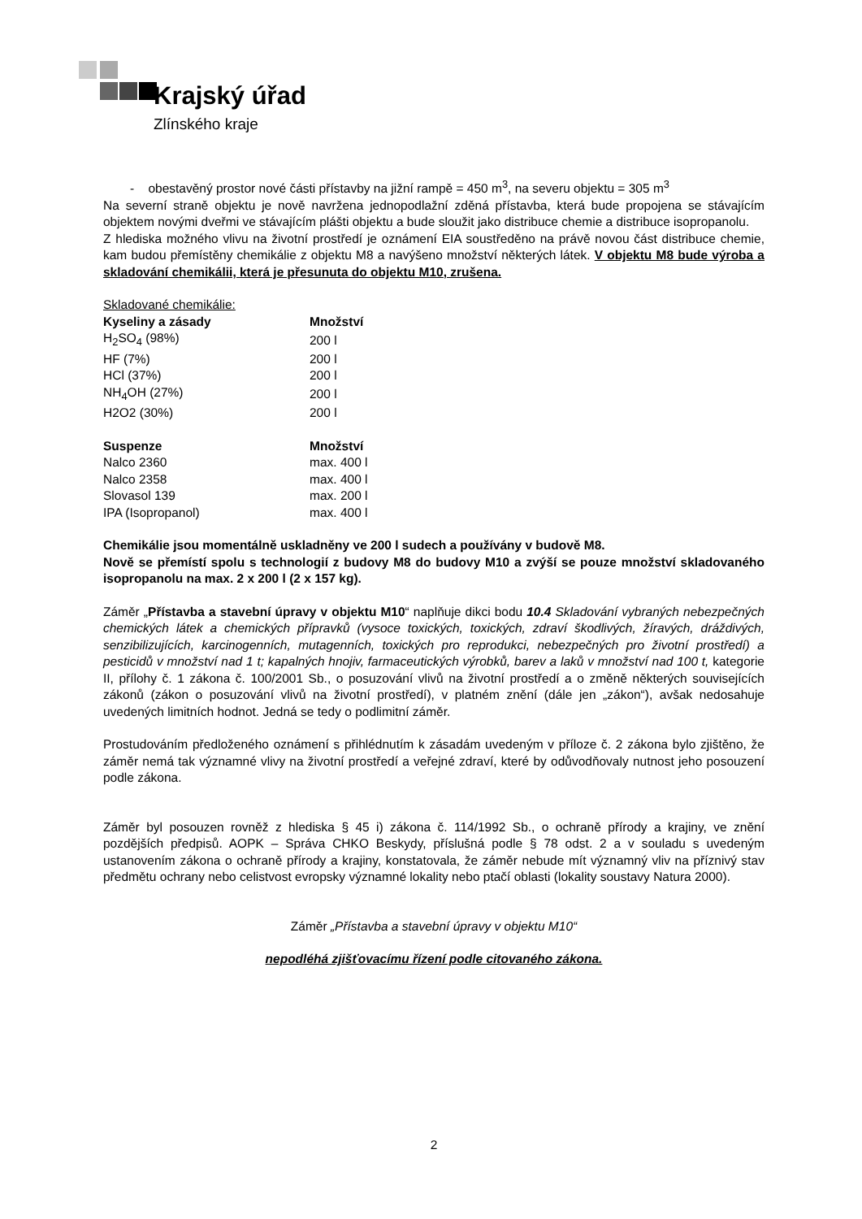Krajský úřad
Zlínského kraje
- obestavěný prostor nové části přístavby na jižní rampě = 450 m<sup>3</sup>, na severu objektu = 305 m<sup>3</sup>
Na severní straně objektu je nově navržena jednopodlažní zděná přístavba, která bude propojena se stávajícím objektem novými dveřmi ve stávajícím plášti objektu a bude sloužit jako distribuce chemie a distribuce isopropanolu.
Z hlediska možného vlivu na životní prostředí je oznámení EIA soustředěno na právě novou část distribuce chemie, kam budou přemístěny chemikálie z objektu M8 a navýšeno množství některých látek. V objektu M8 bude výroba a skladování chemikálii, která je přesunuta do objektu M10, zrušena.
Skladované chemikálie:
| Kyseliny a zásady | Množství |
| --- | --- |
| H<sub>2</sub>SO<sub>4</sub> (98%) | 200 l |
| HF (7%) | 200 l |
| HCl (37%) | 200 l |
| NH<sub>4</sub>OH (27%) | 200 l |
| H2O2 (30%) | 200 l |
| Suspenze | Množství |
| --- | --- |
| Nalco 2360 | max. 400 l |
| Nalco 2358 | max. 400 l |
| Slovasol 139 | max. 200 l |
| IPA (Isopropanol) | max. 400 l |
Chemikálie jsou momentálně uskladněny ve 200 l sudech a používány v budově M8.
Nově se přemístí spolu s technologií z budovy M8 do budovy M10 a zvýší se pouze množství skladovaného isopropanolu na max. 2 x 200 l (2 x 157 kg).
Záměr „Přístavba a stavební úpravy v objektu M10“ naplňuje dikci bodu 10.4 Skladování vybraných nebezpečných chemických látek a chemických přípravků (vysoce toxických, toxických, zdraví škodlivých, žíravých, dráždivých, senzibilizujících, karcinogenních, mutagenních, toxických pro reprodukci, nebezpečných pro životní prostředí) a pesticidů v množství nad 1 t; kapalných hnojiv, farmaceutických výrobků, barev a laků v množství nad 100 t, kategorie II, přílohy č. 1 zákona č. 100/2001 Sb., o posuzování vlivů na životní prostředí a o změně některých souvisejících zákonů (zákon o posuzování vlivů na životní prostředí), v platném znění (dále jen „zákon“), avšak nedosahuje uvedených limitních hodnot. Jedná se tedy o podlimitní záměr.
Prostudováním předloženého oznámení s přihlédnutím k zásadám uvedeným v příloze č. 2 zákona bylo zjištěno, že záměr nemá tak významné vlivy na životní prostředí a veřejné zdraví, které by odůvodňovaly nutnost jeho posouzení podle zákona.
Záměr byl posouzen rovněž z hlediska § 45 i) zákona č. 114/1992 Sb., o ochraně přírody a krajiny, ve znění pozdějších předpisů. AOPK – Správa CHKO Beskydy, příslušná podle § 78 odst. 2 a v souladu s uvedeným ustanovením zákona o ochraně přírody a krajiny, konstatovala, že záměr nebude mít významný vliv na příznivý stav předmětu ochrany nebo celistvost evropsky významné lokality nebo ptačí oblasti (lokality soustavy Natura 2000).
Záměr „Přístavba a stavební úpravy v objektu M10“
nepodléhá zjišťovacímu řízení podle citovaného zákona.
2